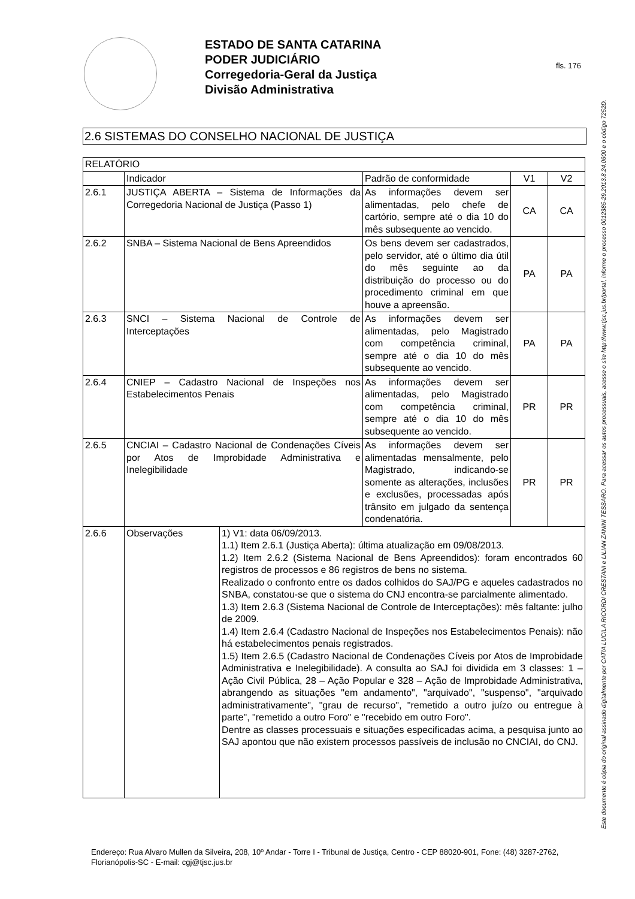ESTADO DE SANTA CATARINA
PODER JUDICIÁRIO
Corregedoria-Geral da Justiça
Divisão Administrativa
fls. 176
2.6 SISTEMAS DO CONSELHO NACIONAL DE JUSTIÇA
| RELATÓRIO | | | | | |
| --- | --- | --- | --- | --- | --- |
| | Indicador | | Padrão de conformidade | V1 | V2 |
| 2.6.1 | JUSTIÇA ABERTA – Sistema de Informações da Corregedoria Nacional de Justiça (Passo 1) | | As informações devem ser alimentadas, pelo chefe de cartório, sempre até o dia 10 do mês subsequente ao vencido. | CA | CA |
| 2.6.2 | SNBA – Sistema Nacional de Bens Apreendidos | | Os bens devem ser cadastrados, pelo servidor, até o último dia útil do mês seguinte ao da distribuição do processo ou do procedimento criminal em que houve a apreensão. | PA | PA |
| 2.6.3 | SNCI – Sistema Nacional de Controle de Interceptações | | As informações devem ser alimentadas, pelo Magistrado com competência criminal, sempre até o dia 10 do mês subsequente ao vencido. | PA | PA |
| 2.6.4 | CNIEP – Cadastro Nacional de Inspeções nos Estabelecimentos Penais | | As informações devem ser alimentadas, pelo Magistrado com competência criminal, sempre até o dia 10 do mês subsequente ao vencido. | PR | PR |
| 2.6.5 | CNCIAI – Cadastro Nacional de Condenações Cíveis por Atos de Improbidade Administrativa e Inelegibilidade | | As informações devem ser alimentadas mensalmente, pelo Magistrado, indicando-se somente as alterações, inclusões e exclusões, processadas após trânsito em julgado da sentença condenatória. | PR | PR |
| 2.6.6 | Observações | 1) V1: data 06/09/2013. 1.1) Item 2.6.1 (Justiça Aberta): última atualização em 09/08/2013. 1.2) Item 2.6.2 (Sistema Nacional de Bens Apreendidos): foram encontrados 60 registros de processos e 86 registros de bens no sistema. Realizado o confronto entre os dados colhidos do SAJ/PG e aqueles cadastrados no SNBA, constatou-se que o sistema do CNJ encontra-se parcialmente alimentado. 1.3) Item 2.6.3 (Sistema Nacional de Controle de Interceptações): mês faltante: julho de 2009. 1.4) Item 2.6.4 (Cadastro Nacional de Inspeções nos Estabelecimentos Penais): não há estabelecimentos penais registrados. 1.5) Item 2.6.5 (Cadastro Nacional de Condenações Cíveis por Atos de Improbidade Administrativa e Inelegibilidade). A consulta ao SAJ foi dividida em 3 classes: 1 – Ação Civil Pública, 28 – Ação Popular e 328 – Ação de Improbidade Administrativa, abrangendo as situações "em andamento", "arquivado", "suspenso", "arquivado administrativamente", "grau de recurso", "remetido a outro juízo ou entregue à parte", "remetido a outro Foro" e "recebido em outro Foro". Dentre as classes processuais e situações especificadas acima, a pesquisa junto ao SAJ apontou que não existem processos passíveis de inclusão no CNCIAI, do CNJ. | | | |
Endereço: Rua Alvaro Mullen da Silveira, 208, 10º Andar - Torre I - Tribunal de Justiça, Centro - CEP 88020-901, Fone: (48) 3287-2762, Florianópolis-SC - E-mail: cgj@tjsc.jus.br
Este documento é cópia do original assinado digitalmente por CATIA LUCILA RICORDI CRESTANI e LILIAN ZANINI TESSARO. Para acessar os autos processuais, acesse o site http://www.tjsc.jus.br/portal, informe o processo 0012385-29.2013.8.24.0600 e o código 7252D.